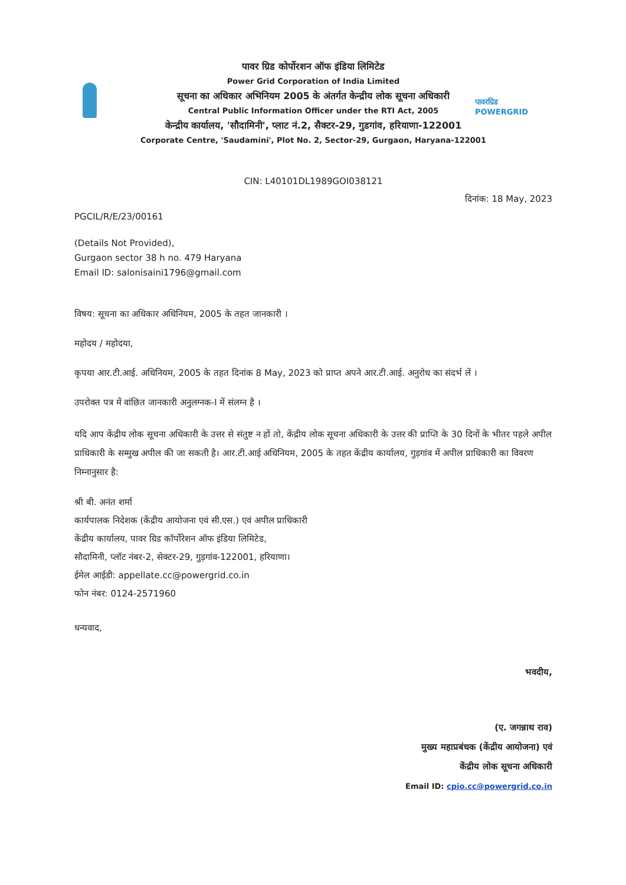पावरग्रिड
POWERGRID
पावर ग्रिड कोर्पोरशन ऑफ इंडिया लिमिटेड
Power Grid Corporation of India Limited
सूचना का अधिकार अभिनियम 2005 के अंतर्गत केन्द्रीय लोक सूचना अधिकारी
Central Public Information Officer under the RTI Act, 2005
केन्द्रीय कार्यालय, 'सौदामिनी', प्लाट नं.2, सैक्टर-29, गुडगांव, हरियाणा-122001
Corporate Centre, 'Saudamini', Plot No. 2, Sector-29, Gurgaon, Haryana-122001
CIN: L40101DL1989GOI038121
दिनांक: 18 May, 2023
PGCIL/R/E/23/00161
(Details Not Provided),
Gurgaon sector 38 h no. 479 Haryana
Email ID: salonisaini1796@gmail.com
विषय: सूचना का अधिकार अधिनियम, 2005 के तहत जानकारी ।
महोदय / महोदया,
कृपया आर.टी.आई. अधिनियम, 2005 के तहत दिनांक 8 May, 2023 को प्राप्त अपने आर.टी.आई. अनुरोध का संदर्भ लें ।
उपरोक्त पत्र में वांछित जानकारी अनुलग्नक-I में संलग्न है ।
यदि आप केंद्रीय लोक सूचना अधिकारी के उत्तर से संतुष्ट न हों तो, केंद्रीय लोक सूचना अधिकारी के उत्तर की प्राप्ति के 30 दिनों के भीतर पहले अपील प्राधिकारी के सम्मुख अपील की जा सकती है। आर.टी.आई अधिनियम, 2005 के तहत केंद्रीय कार्यालय, गुड़गांव में अपील प्राधिकारी का विवरण निम्नानुसार है:
श्री बी. अनंत शर्मा
कार्यपालक निदेशक (केंद्रीय आयोजना एवं सी.एस.) एवं अपील प्राधिकारी
केंद्रीय कार्यालय, पावर ग्रिड कॉर्पोरेशन ऑफ इंडिया लिमिटेड,
सौदामिनी, प्लॉट नंबर-2, सेक्टर-29, गुड़गांव-122001, हरियाणा।
ईमेल आईडी: appellate.cc@powergrid.co.in
फोन नंबर: 0124-2571960
धन्यवाद,
भवदीय,
(ए. जगन्नाथ राव)
मुख्य महाप्रबंधक (केंद्रीय आयोजना) एवं
केंद्रीय लोक सूचना अधिकारी
Email ID: cpio.cc@powergrid.co.in